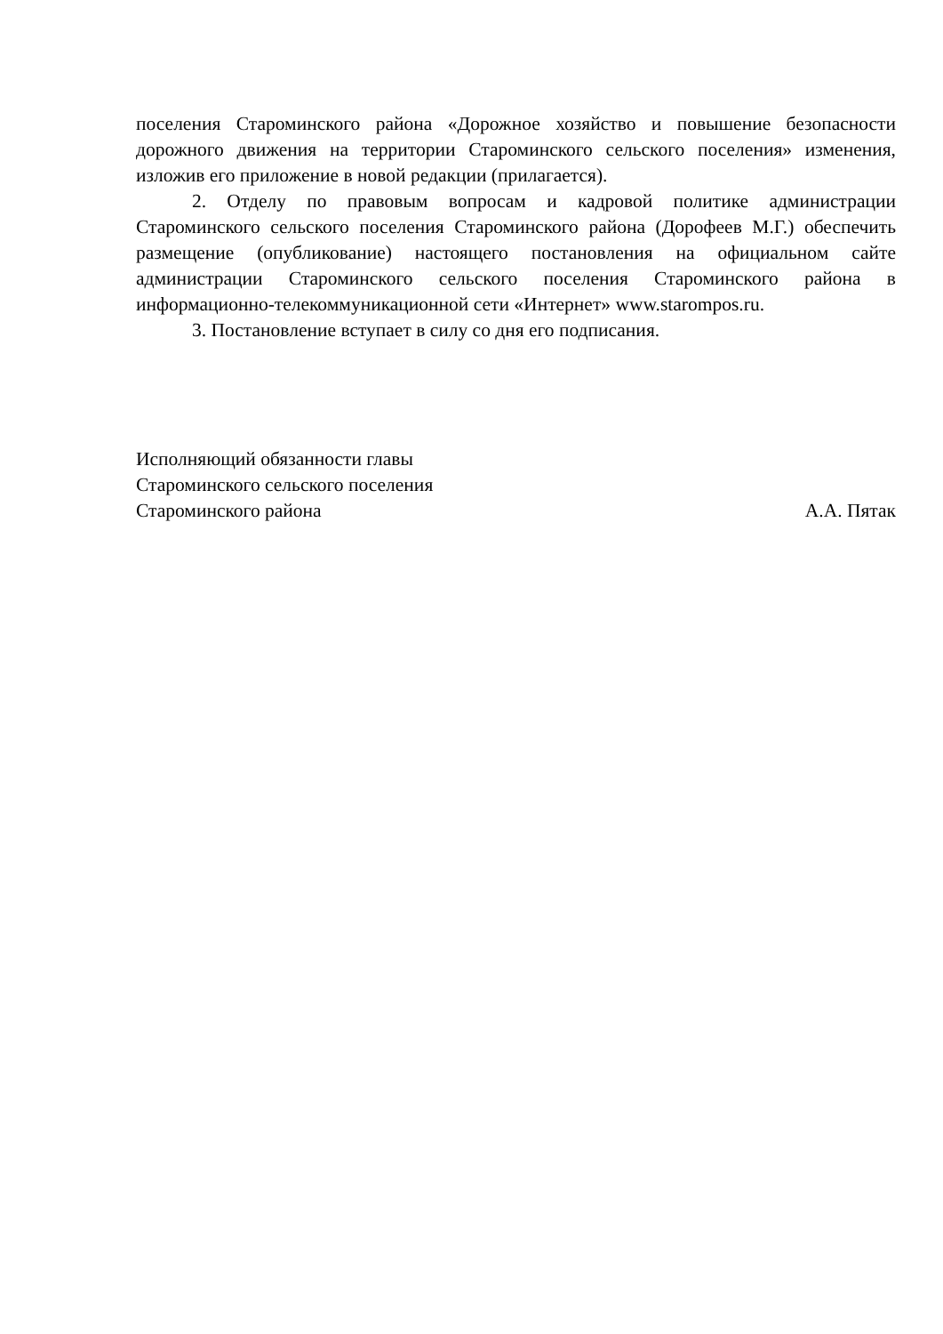поселения Староминского района «Дорожное хозяйство и повышение безопасности дорожного движения на территории Староминского сельского поселения» изменения, изложив его приложение в новой редакции (прилагается).
2. Отделу по правовым вопросам и кадровой политике администрации Староминского сельского поселения Староминского района (Дорофеев М.Г.) обеспечить размещение (опубликование) настоящего постановления на официальном сайте администрации Староминского сельского поселения Староминского района в информационно-телекоммуникационной сети «Интернет» www.starompos.ru.
3. Постановление вступает в силу со дня его подписания.
Исполняющий обязанности главы
Староминского сельского поселения
Староминского района А.А. Пятак